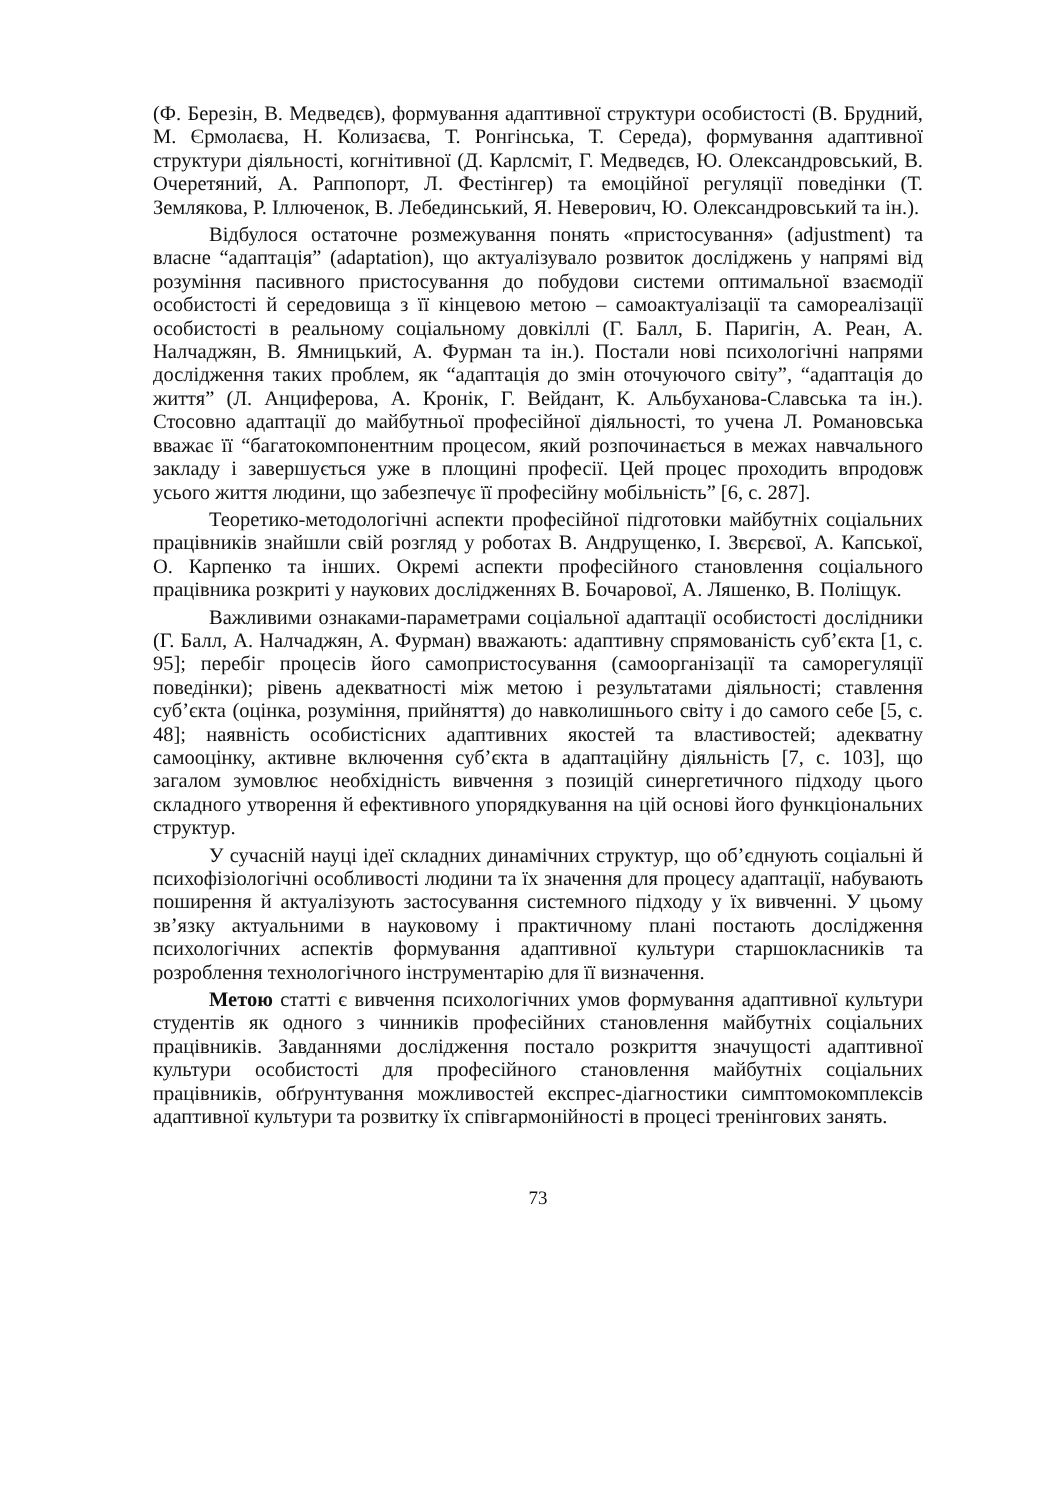(Ф. Березін, В. Медведєв), формування адаптивної структури особистості (В. Брудний, М. Єрмолаєва, Н. Колизаєва, Т. Ронгінська, Т. Середа), формування адаптивної структури діяльності, когнітивної (Д. Карлсміт, Г. Медведєв, Ю. Олександровський, В. Очеретяний, А. Раппопорт, Л. Фестінгер) та емоційної регуляції поведінки (Т. Землякова, Р. Іллюченок, В. Лебединський, Я. Неверович, Ю. Олександровський та ін.).
Відбулося остаточне розмежування понять «пристосування» (adjustment) та власне “адаптація” (adaptation), що актуалізувало розвиток досліджень у напрямі від розуміння пасивного пристосування до побудови системи оптимальної взаємодії особистості й середовища з її кінцевою метою – самоактуалізації та самореалізації особистості в реальному соціальному довкіллі (Г. Балл, Б. Паригін, А. Реан, А. Налчаджян, В. Ямницький, А. Фурман та ін.). Постали нові психологічні напрями дослідження таких проблем, як “адаптація до змін оточуючого світу”, “адаптація до життя” (Л. Анциферова, А. Кронік, Г. Вейдант, К. Альбуханова-Славська та ін.). Стосовно адаптації до майбутньої професійної діяльності, то учена Л. Романовська вважає її “багатокомпонентним процесом, який розпочинається в межах навчального закладу і завершується уже в площині професії. Цей процес проходить впродовж усього життя людини, що забезпечує її професійну мобільність” [6, с. 287].
Теоретико-методологічні аспекти професійної підготовки майбутніх соціальних працівників знайшли свій розгляд у роботах В. Андрущенко, І. Звєрєвої, А. Капської, О. Карпенко та інших. Окремі аспекти професійного становлення соціального працівника розкриті у наукових дослідженнях В. Бочарової, А. Ляшенко, В. Поліщук.
Важливими ознаками-параметрами соціальної адаптації особистості дослідники (Г. Балл, А. Налчаджян, А. Фурман) вважають: адаптивну спрямованість суб’єкта [1, с. 95]; перебіг процесів його самопристосування (самоорганізації та саморегуляції поведінки); рівень адекватності між метою і результатами діяльності; ставлення суб’єкта (оцінка, розуміння, прийняття) до навколишнього світу і до самого себе [5, с. 48]; наявність особистісних адаптивних якостей та властивостей; адекватну самооцінку, активне включення суб’єкта в адаптаційну діяльність [7, с. 103], що загалом зумовлює необхідність вивчення з позицій синергетичного підходу цього складного утворення й ефективного упорядкування на цій основі його функціональних структур.
У сучасній науці ідеї складних динамічних структур, що об’єднують соціальні й психофізіологічні особливості людини та їх значення для процесу адаптації, набувають поширення й актуалізують застосування системного підходу у їх вивченні. У цьому зв’язку актуальними в науковому і практичному плані постають дослідження психологічних аспектів формування адаптивної культури старшокласників та розроблення технологічного інструментарію для її визначення.
Метою статті є вивчення психологічних умов формування адаптивної культури студентів як одного з чинників професійних становлення майбутніх соціальних працівників. Завданнями дослідження постало розкриття значущості адаптивної культури особистості для професійного становлення майбутніх соціальних працівників, обґрунтування можливостей експрес-діагностики симптомокомплексів адаптивної культури та розвитку їх співгармонійності в процесі тренінгових занять.
73